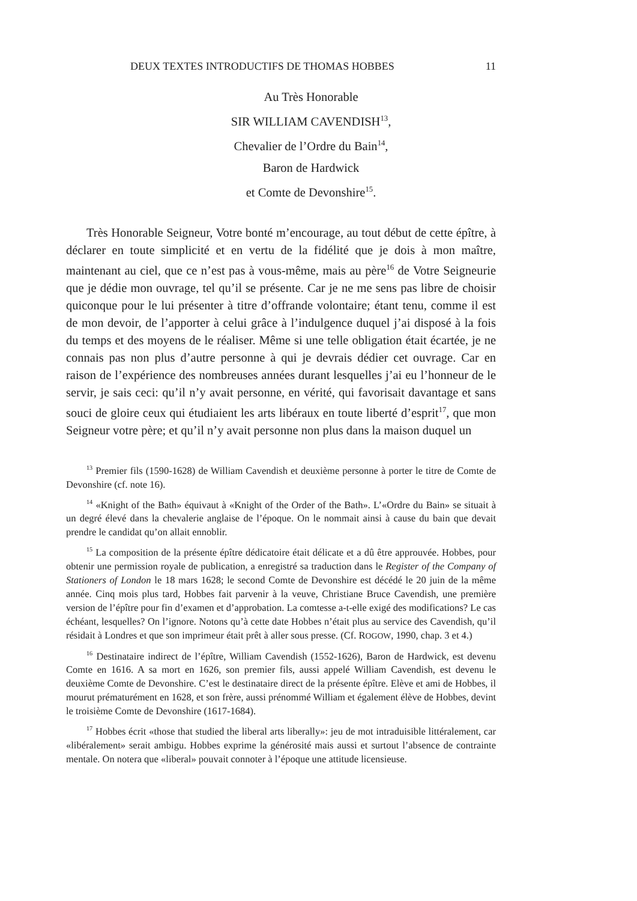DEUX TEXTES INTRODUCTIFS DE THOMAS HOBBES 11
Au Très Honorable
SIR WILLIAM CAVENDISH<sup>13</sup>,
Chevalier de l’Ordre du Bain<sup>14</sup>,
Baron de Hardwick
et Comte de Devonshire<sup>15</sup>.
Très Honorable Seigneur, Votre bonté m’encourage, au tout début de cette épître, à déclarer en toute simplicité et en vertu de la fidélité que je dois à mon maître, maintenant au ciel, que ce n’est pas à vous-même, mais au père<sup>16</sup> de Votre Seigneurie que je dédie mon ouvrage, tel qu’il se présente. Car je ne me sens pas libre de choisir quiconque pour le lui présenter à titre d’offrande volontaire; étant tenu, comme il est de mon devoir, de l’apporter à celui grâce à l’indulgence duquel j’ai disposé à la fois du temps et des moyens de le réaliser. Même si une telle obligation était écartée, je ne connais pas non plus d’autre personne à qui je devrais dédier cet ouvrage. Car en raison de l’expérience des nombreuses années durant lesquelles j’ai eu l’honneur de le servir, je sais ceci: qu’il n’y avait personne, en vérité, qui favorisait davantage et sans souci de gloire ceux qui étudiaient les arts libéraux en toute liberté d’esprit<sup>17</sup>, que mon Seigneur votre père; et qu’il n’y avait personne non plus dans la maison duquel un
<sup>13</sup> Premier fils (1590-1628) de William Cavendish et deuxième personne à porter le titre de Comte de Devonshire (cf. note 16).
<sup>14</sup> «Knight of the Bath» équivaut à «Knight of the Order of the Bath». L’«Ordre du Bain» se situait à un degré élevé dans la chevalerie anglaise de l’époque. On le nommait ainsi à cause du bain que devait prendre le candidat qu’on allait ennoblir.
<sup>15</sup> La composition de la présente épître dédicatoire était délicate et a dû être approuvée. Hobbes, pour obtenir une permission royale de publication, a enregistré sa traduction dans le Register of the Company of Stationers of London le 18 mars 1628; le second Comte de Devonshire est décédé le 20 juin de la même année. Cinq mois plus tard, Hobbes fait parvenir à la veuve, Christiane Bruce Cavendish, une première version de l’épître pour fin d’examen et d’approbation. La comtesse a-t-elle exigé des modifications? Le cas échéant, lesquelles? On l’ignore. Notons qu’à cette date Hobbes n’était plus au service des Cavendish, qu’il résidait à Londres et que son imprimeur était prêt à aller sous presse. (Cf. ROGOW, 1990, chap. 3 et 4.)
<sup>16</sup> Destinataire indirect de l’épître, William Cavendish (1552-1626), Baron de Hardwick, est devenu Comte en 1616. A sa mort en 1626, son premier fils, aussi appelé William Cavendish, est devenu le deuxième Comte de Devonshire. C’est le destinataire direct de la présente épître. Elève et ami de Hobbes, il mourut prématurément en 1628, et son frère, aussi prénommé William et également élève de Hobbes, devint le troisième Comte de Devonshire (1617-1684).
<sup>17</sup> Hobbes écrit «those that studied the liberal arts liberally»: jeu de mot intraduisible littéralement, car «libéralement» serait ambigu. Hobbes exprime la générosité mais aussi et surtout l’absence de contrainte mentale. On notera que «liberal» pouvait connoter à l’époque une attitude licensieuse.